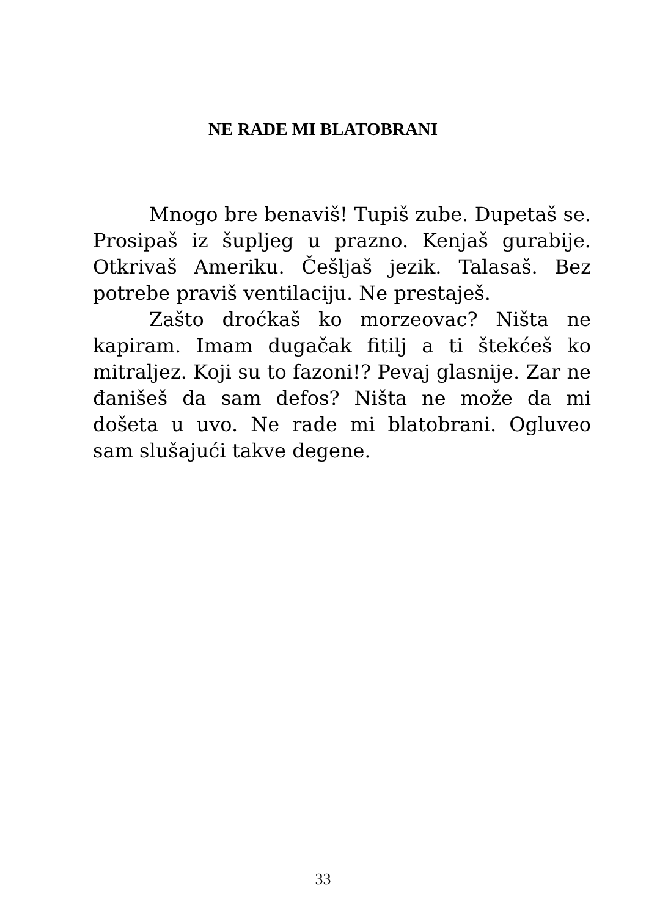NE RADE MI BLATOBRANI
Mnogo bre benaviš! Tupiš zube. Dupetaš se. Prosipaš iz šupljeg u prazno. Kenjaš gurabije. Otkrivaš Ameriku. Češljaš jezik. Talasaš. Bez potrebe praviš ventilaciju. Ne prestaješ.
Zašto droćkaš ko morzeovac? Ništa ne kapiram. Imam dugačak fitilj a ti štekćeš ko mitraljez. Koji su to fazoni!? Pevaj glasnije. Zar ne đanišeš da sam defos? Ništa ne može da mi došeta u uvo. Ne rade mi blatobrani. Ogluveo sam slušajući takve degene.
33